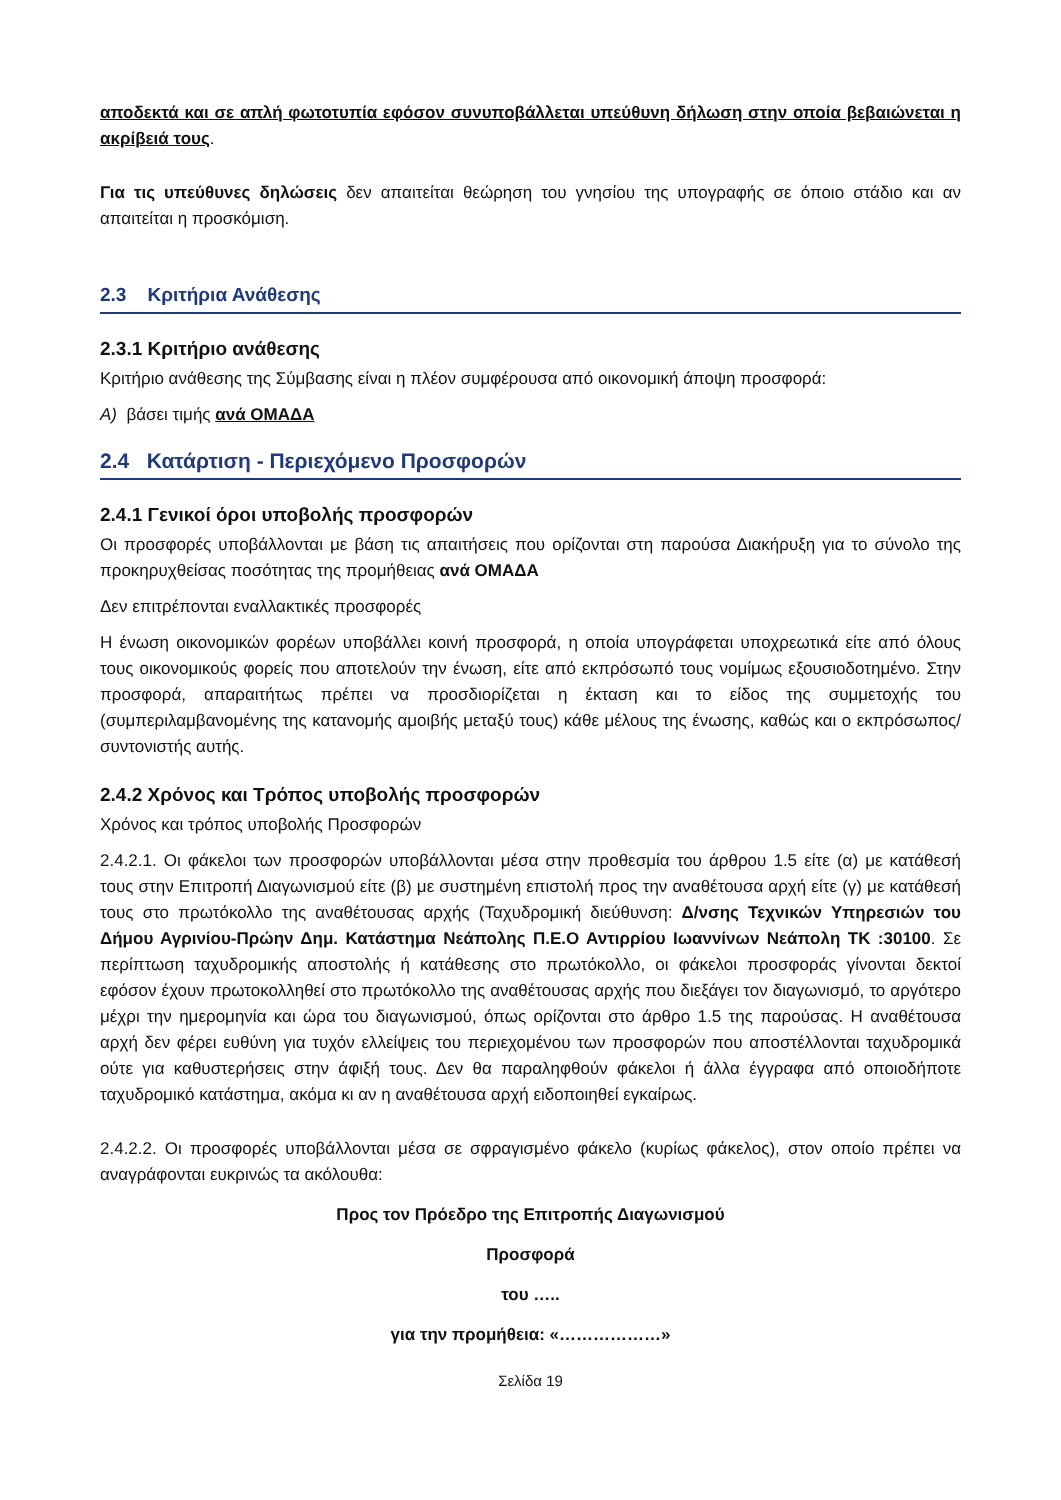αποδεκτά και σε απλή φωτοτυπία εφόσον συνυποβάλλεται υπεύθυνη δήλωση στην οποία βεβαιώνεται η ακρίβειά τους.
Για τις υπεύθυνες δηλώσεις δεν απαιτείται θεώρηση του γνησίου της υπογραφής σε όποιο στάδιο και αν απαιτείται η προσκόμιση.
2.3 Κριτήρια Ανάθεσης
2.3.1 Κριτήριο ανάθεσης
Κριτήριο ανάθεσης της Σύμβασης είναι η πλέον συμφέρουσα από οικονομική άποψη προσφορά:
Α) βάσει τιμής ανά ΟΜΑΔΑ
2.4 Κατάρτιση - Περιεχόμενο Προσφορών
2.4.1 Γενικοί όροι υποβολής προσφορών
Οι προσφορές υποβάλλονται με βάση τις απαιτήσεις που ορίζονται στη παρούσα Διακήρυξη για το σύνολο της προκηρυχθείσας ποσότητας της προμήθειας ανά ΟΜΑΔΑ
Δεν επιτρέπονται εναλλακτικές προσφορές
Η ένωση οικονομικών φορέων υποβάλλει κοινή προσφορά, η οποία υπογράφεται υποχρεωτικά είτε από όλους τους οικονομικούς φορείς που αποτελούν την ένωση, είτε από εκπρόσωπό τους νομίμως εξουσιοδοτημένο. Στην προσφορά, απαραιτήτως πρέπει να προσδιορίζεται η έκταση και το είδος της συμμετοχής του (συμπεριλαμβανομένης της κατανομής αμοιβής μεταξύ τους) κάθε μέλους της ένωσης, καθώς και ο εκπρόσωπος/συντονιστής αυτής.
2.4.2 Χρόνος και Τρόπος υποβολής προσφορών
Χρόνος και τρόπος υποβολής Προσφορών
2.4.2.1. Οι φάκελοι των προσφορών υποβάλλονται μέσα στην προθεσμία του άρθρου 1.5 είτε (α) με κατάθεσή τους στην Επιτροπή Διαγωνισμού είτε (β) με συστημένη επιστολή προς την αναθέτουσα αρχή είτε (γ) με κατάθεσή τους στο πρωτόκολλο της αναθέτουσας αρχής (Ταχυδρομική διεύθυνση: Δ/νσης Τεχνικών Υπηρεσιών του Δήμου Αγρινίου-Πρώην Δημ. Κατάστημα Νεάπολης Π.Ε.Ο Αντιρρίου Ιωαννίνων Νεάπολη ΤΚ :30100. Σε περίπτωση ταχυδρομικής αποστολής ή κατάθεσης στο πρωτόκολλο, οι φάκελοι προσφοράς γίνονται δεκτοί εφόσον έχουν πρωτοκολληθεί στο πρωτόκολλο της αναθέτουσας αρχής που διεξάγει τον διαγωνισμό, το αργότερο μέχρι την ημερομηνία και ώρα του διαγωνισμού, όπως ορίζονται στο άρθρο 1.5 της παρούσας. Η αναθέτουσα αρχή δεν φέρει ευθύνη για τυχόν ελλείψεις του περιεχομένου των προσφορών που αποστέλλονται ταχυδρομικά ούτε για καθυστερήσεις στην άφιξή τους. Δεν θα παραληφθούν φάκελοι ή άλλα έγγραφα από οποιοδήποτε ταχυδρομικό κατάστημα, ακόμα κι αν η αναθέτουσα αρχή ειδοποιηθεί εγκαίρως.
2.4.2.2. Οι προσφορές υποβάλλονται μέσα σε σφραγισμένο φάκελο (κυρίως φάκελος), στον οποίο πρέπει να αναγράφονται ευκρινώς τα ακόλουθα:
Προς τον Πρόεδρο της Επιτροπής Διαγωνισμού
Προσφορά
του …..
για την προμήθεια: «………………»
Σελίδα 19